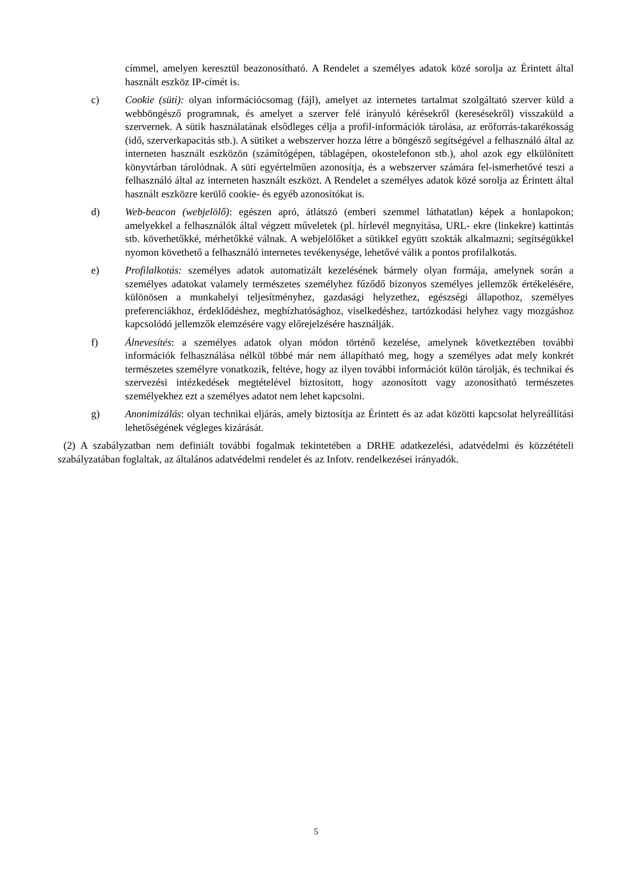címmel, amelyen keresztül beazonosítható. A Rendelet a személyes adatok közé sorolja az Érintett által használt eszköz IP-címét is.
c) Cookie (süti): olyan információcsomag (fájl), amelyet az internetes tartalmat szolgáltató szerver küld a webböngésző programnak, és amelyet a szerver felé irányuló kérésekről (keresésekről) visszaküld a szervernek. A sütik használatának elsődleges célja a profil-információk tárolása, az erőforrás-takarékosság (idő, szerverkapacitás stb.). A sütiket a webszerver hozza létre a böngésző segítségével a felhasználó által az interneten használt eszközön (számítógépen, táblagépen, okostelefonon stb.), ahol azok egy elkülönített könyvtárban tárolódnak. A süti egyértelműen azonosítja, és a webszerver számára fel-ismerhetővé teszi a felhasználó által az interneten használt eszközt. A Rendelet a személyes adatok közé sorolja az Érintett által használt eszközre kerülő cookie- és egyéb azonosítókat is.
d) Web-beacon (webjelölő): egészen apró, átlátszó (emberi szemmel láthatatlan) képek a honlapokon; amelyekkel a felhasználók által végzett műveletek (pl. hírlevél megnyitása, URL- ekre (linkekre) kattintás stb. követhetőkké, mérhetőkké válnak. A webjelölőket a sütikkel együtt szokták alkalmazni; segítségükkel nyomon követhető a felhasználó internetes tevékenysége, lehetővé válik a pontos profilalkotás.
e) Profilalkotás: személyes adatok automatizált kezelésének bármely olyan formája, amelynek során a személyes adatokat valamely természetes személyhez fűződő bizonyos személyes jellemzők értékelésére, különösen a munkahelyi teljesítményhez, gazdasági helyzethez, egészségi állapothoz, személyes preferenciákhoz, érdeklődéshez, megbízhatósághoz, viselkedéshez, tartózkodási helyhez vagy mozgáshoz kapcsolódó jellemzők elemzésére vagy előrejelzésére használják.
f) Álnevesítés: a személyes adatok olyan módon történő kezelése, amelynek következtében további információk felhasználása nélkül többé már nem állapítható meg, hogy a személyes adat mely konkrét természetes személyre vonatkozik, feltéve, hogy az ilyen további információt külön tárolják, és technikai és szervezési intézkedések megtételével biztosított, hogy azonosított vagy azonosítható természetes személyekhez ezt a személyes adatot nem lehet kapcsolni.
g) Anonimizálás: olyan technikai eljárás, amely biztosítja az Érintett és az adat közötti kapcsolat helyreállítási lehetőségének végleges kizárását.
(2) A szabályzatban nem definiált további fogalmak tekintetében a DRHE adatkezelési, adatvédelmi és közzétételi szabályzatában foglaltak, az általános adatvédelmi rendelet és az Infotv. rendelkezései irányadók.
5